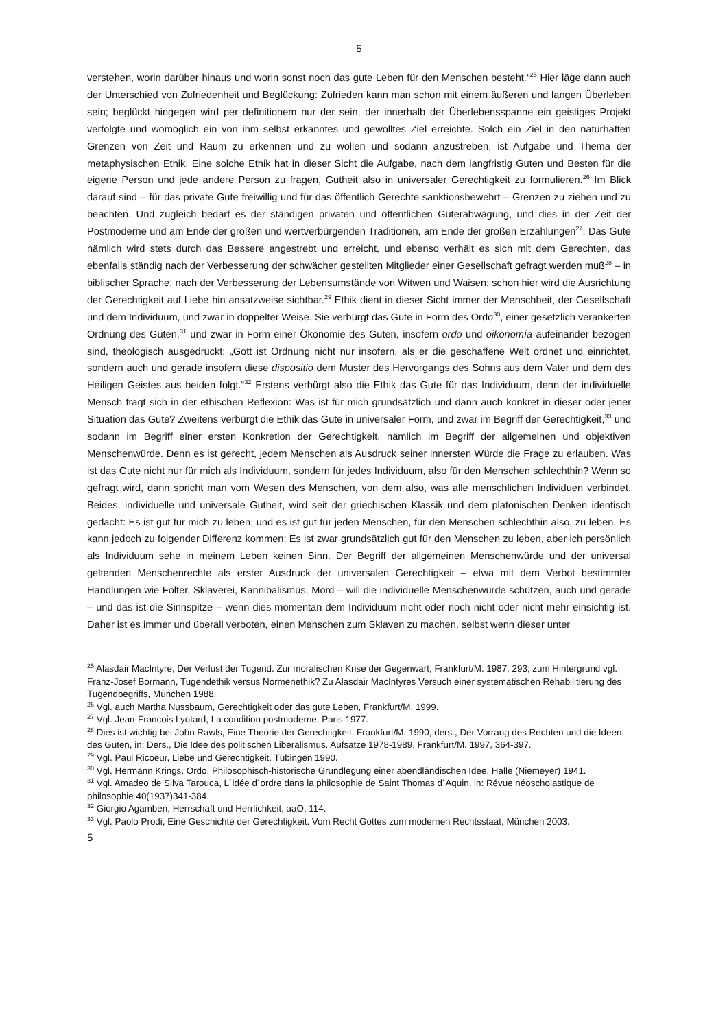5
verstehen, worin darüber hinaus und worin sonst noch das gute Leben für den Menschen besteht.“<sup>25</sup> Hier läge dann auch der Unterschied von Zufriedenheit und Beglückung: Zufrieden kann man schon mit einem äußeren und langen Überleben sein; beglückt hingegen wird per definitionem nur der sein, der innerhalb der Überlebensspanne ein geistiges Projekt verfolgte und womöglich ein von ihm selbst erkanntes und gewolltes Ziel erreichte. Solch ein Ziel in den naturhaften Grenzen von Zeit und Raum zu erkennen und zu wollen und sodann anzustreben, ist Aufgabe und Thema der metaphysischen Ethik. Eine solche Ethik hat in dieser Sicht die Aufgabe, nach dem langfristig Guten und Besten für die eigene Person und jede andere Person zu fragen, Gutheit also in universaler Gerechtigkeit zu formulieren.<sup>26</sup> Im Blick darauf sind – für das private Gute freiwillig und für das öffentlich Gerechte sanktionsbewehrt – Grenzen zu ziehen und zu beachten. Und zugleich bedarf es der ständigen privaten und öffentlichen Güterabwägung, und dies in der Zeit der Postmoderne und am Ende der großen und wertverbürgenden Traditionen, am Ende der großen Erzählungen<sup>27</sup>: Das Gute nämlich wird stets durch das Bessere angestrebt und erreicht, und ebenso verhält es sich mit dem Gerechten, das ebenfalls ständig nach der Verbesserung der schwächer gestellten Mitglieder einer Gesellschaft gefragt werden muß<sup>28</sup> – in biblischer Sprache: nach der Verbesserung der Lebensumstände von Witwen und Waisen; schon hier wird die Ausrichtung der Gerechtigkeit auf Liebe hin ansatzweise sichtbar.<sup>29</sup> Ethik dient in dieser Sicht immer der Menschheit, der Gesellschaft und dem Individuum, und zwar in doppelter Weise. Sie verbürgt das Gute in Form des Ordo<sup>30</sup>, einer gesetzlich verankerten Ordnung des Guten,<sup>31</sup> und zwar in Form einer Ökonomie des Guten, insofern ordo und oikonomía aufeinander bezogen sind, theologisch ausgedrückt: „Gott ist Ordnung nicht nur insofern, als er die geschaffene Welt ordnet und einrichtet, sondern auch und gerade insofern diese dispositio dem Muster des Hervorgangs des Sohns aus dem Vater und dem des Heiligen Geistes aus beiden folgt.“<sup>32</sup> Erstens verbürgt also die Ethik das Gute für das Individuum, denn der individuelle Mensch fragt sich in der ethischen Reflexion: Was ist für mich grundsätzlich und dann auch konkret in dieser oder jener Situation das Gute? Zweitens verbürgt die Ethik das Gute in universaler Form, und zwar im Begriff der Gerechtigkeit,<sup>33</sup> und sodann im Begriff einer ersten Konkretion der Gerechtigkeit, nämlich im Begriff der allgemeinen und objektiven Menschenwürde. Denn es ist gerecht, jedem Menschen als Ausdruck seiner innersten Würde die Frage zu erlauben. Was ist das Gute nicht nur für mich als Individuum, sondern für jedes Individuum, also für den Menschen schlechthin? Wenn so gefragt wird, dann spricht man vom Wesen des Menschen, von dem also, was alle menschlichen Individuen verbindet. Beides, individuelle und universale Gutheit, wird seit der griechischen Klassik und dem platonischen Denken identisch gedacht: Es ist gut für mich zu leben, und es ist gut für jeden Menschen, für den Menschen schlechthin also, zu leben. Es kann jedoch zu folgender Differenz kommen: Es ist zwar grundsätzlich gut für den Menschen zu leben, aber ich persönlich als Individuum sehe in meinem Leben keinen Sinn. Der Begriff der allgemeinen Menschenwürde und der universal geltenden Menschenrechte als erster Ausdruck der universalen Gerechtigkeit – etwa mit dem Verbot bestimmter Handlungen wie Folter, Sklaverei, Kannibalismus, Mord – will die individuelle Menschenwürde schützen, auch und gerade – und das ist die Sinnspitze – wenn dies momentan dem Individuum nicht oder noch nicht oder nicht mehr einsichtig ist. Daher ist es immer und überall verboten, einen Menschen zum Sklaven zu machen, selbst wenn dieser unter
<sup>25</sup> Alasdair MacIntyre, Der Verlust der Tugend. Zur moralischen Krise der Gegenwart, Frankfurt/M. 1987, 293; zum Hintergrund vgl. Franz-Josef Bormann, Tugendethik versus Normenethik? Zu Alasdair MacIntyres Versuch einer systematischen Rehabilitierung des Tugendbegriffs, München 1988.
<sup>26</sup> Vgl. auch Martha Nussbaum, Gerechtigkeit oder das gute Leben, Frankfurt/M. 1999.
<sup>27</sup> Vgl. Jean-Francois Lyotard, La condition postmoderne, Paris 1977.
<sup>28</sup> Dies ist wichtig bei John Rawls, Eine Theorie der Gerechtigkeit, Frankfurt/M. 1990; ders., Der Vorrang des Rechten und die Ideen des Guten, in: Ders., Die Idee des politischen Liberalismus. Aufsätze 1978-1989, Frankfurt/M. 1997, 364-397.
<sup>29</sup> Vgl. Paul Ricoeur, Liebe und Gerechtigkeit, Tübingen 1990.
<sup>30</sup> Vgl. Hermann Krings, Ordo. Philosophisch-historische Grundlegung einer abendländischen Idee, Halle (Niemeyer) 1941.
<sup>31</sup> Vgl. Amadeo de Silva Tarouca, L´idée d´ordre dans la philosophie de Saint Thomas d´Aquin, in: Révue néoscholastique de philosophie 40(1937)341-384.
<sup>32</sup> Giorgio Agamben, Herrschaft und Herrlichkeit, aaO, 114.
<sup>33</sup> Vgl. Paolo Prodi, Eine Geschichte der Gerechtigkeit. Vom Recht Gottes zum modernen Rechtsstaat, München 2003.
5